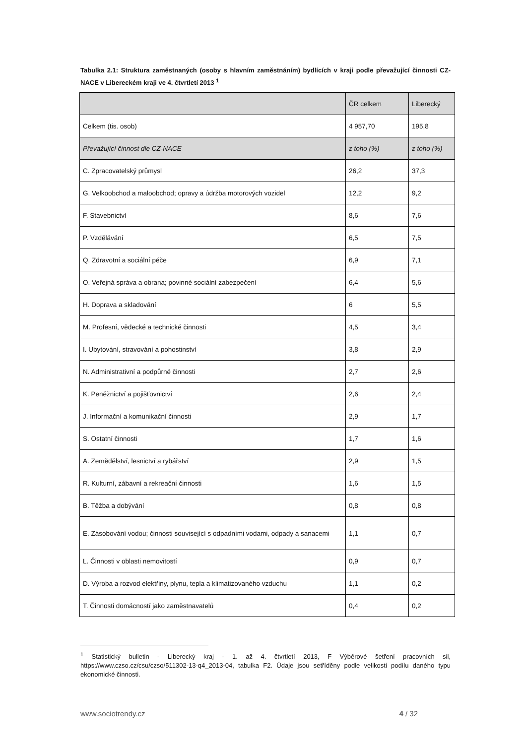Tabulka 2.1: Struktura zaměstnaných (osoby s hlavním zaměstnáním) bydlících v kraji podle převažující činnosti CZ-NACE v Libereckém kraji ve 4. čtvrtletí 2013 <sup>1</sup>
| | ČR celkem | Liberecký |
| --- | --- | --- |
| Celkem (tis. osob) | 4 957,70 | 195,8 |
| Převažující činnost dle CZ-NACE | z toho (%) | z toho (%) |
| C. Zpracovatelský průmysl | 26,2 | 37,3 |
| G. Velkoobchod a maloobchod; opravy a údržba motorových vozidel | 12,2 | 9,2 |
| F. Stavebnictví | 8,6 | 7,6 |
| P. Vzdělávání | 6,5 | 7,5 |
| Q. Zdravotní a sociální péče | 6,9 | 7,1 |
| O. Veřejná správa a obrana; povinné sociální zabezpečení | 6,4 | 5,6 |
| H. Doprava a skladování | 6 | 5,5 |
| M. Profesní, vědecké a technické činnosti | 4,5 | 3,4 |
| I. Ubytování, stravování a pohostinství | 3,8 | 2,9 |
| N. Administrativní a podpůrné činnosti | 2,7 | 2,6 |
| K. Peněžnictví a pojišťovnictví | 2,6 | 2,4 |
| J. Informační a komunikační činnosti | 2,9 | 1,7 |
| S. Ostatní činnosti | 1,7 | 1,6 |
| A. Zemědělství, lesnictví a rybářství | 2,9 | 1,5 |
| R. Kulturní, zábavní a rekreační činnosti | 1,6 | 1,5 |
| B. Těžba a dobývání | 0,8 | 0,8 |
| E. Zásobování vodou; činnosti související s odpadními vodami, odpady a sanacemi | 1,1 | 0,7 |
| L. Činnosti v oblasti nemovitostí | 0,9 | 0,7 |
| D. Výroba a rozvod elektřiny, plynu, tepla a klimatizovaného vzduchu | 1,1 | 0,2 |
| T. Činnosti domácností jako zaměstnavatelů | 0,4 | 0,2 |
<sup>1</sup> Statistický bulletin - Liberecký kraj - 1. až 4. čtvrtletí 2013, F Výběrové šetření pracovních sil, https://www.czso.cz/csu/czso/511302-13-q4_2013-04, tabulka F2. Údaje jsou setříděny podle velikosti podílu daného typu ekonomické činnosti.
www.sociotrendy.cz 4 / 32